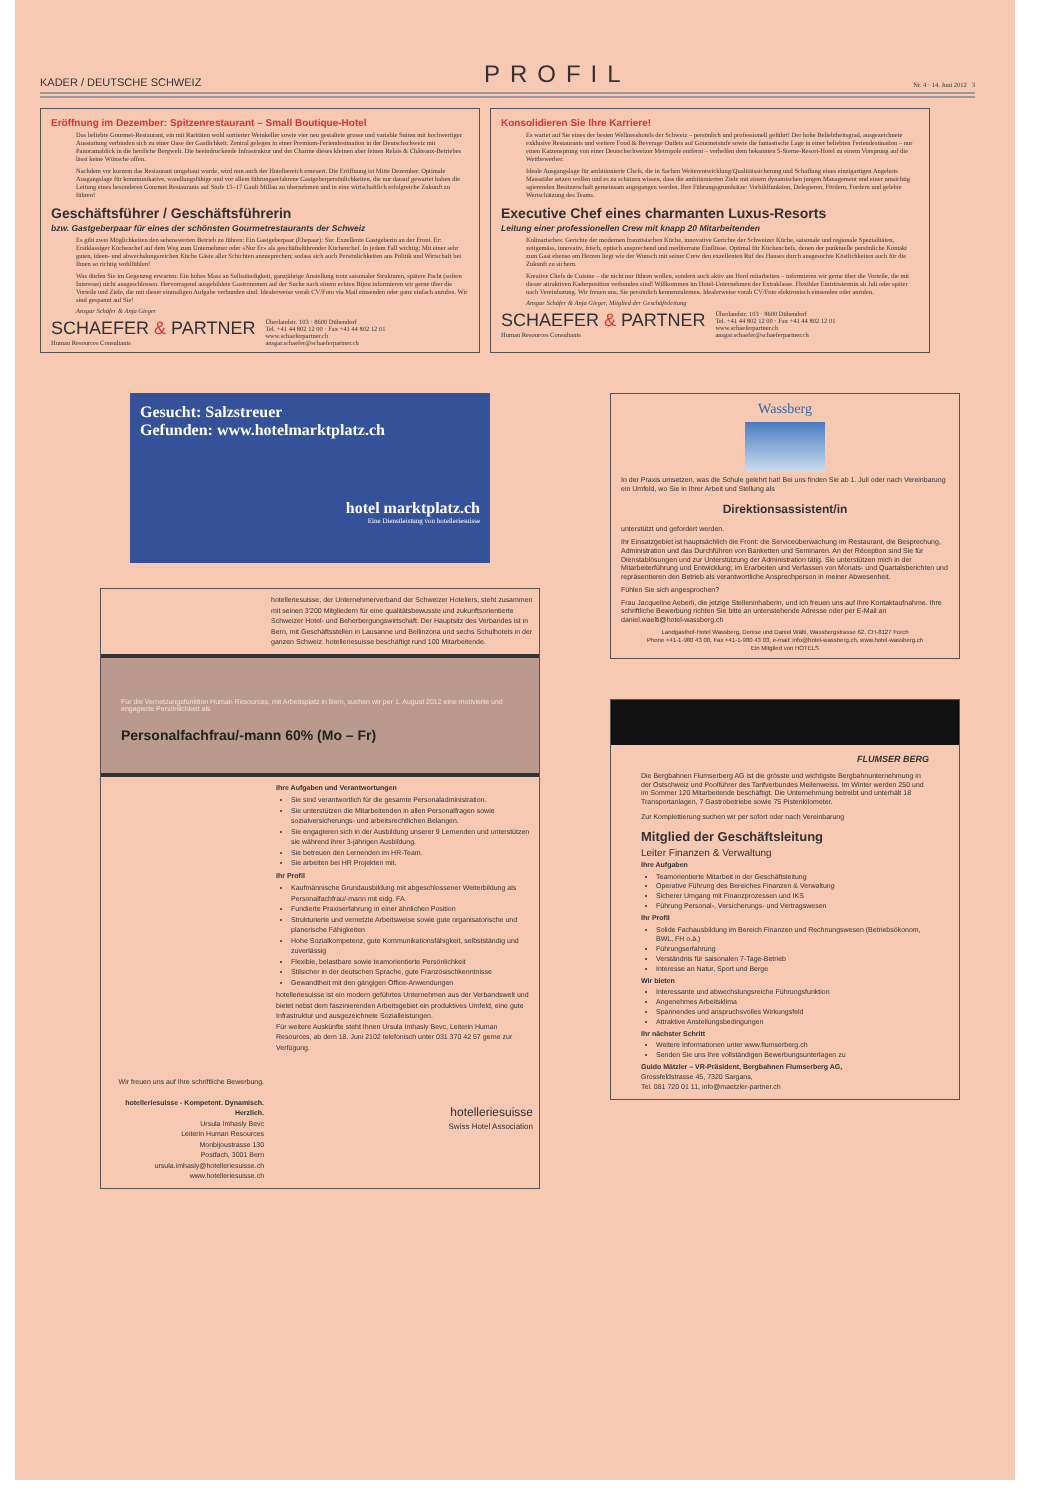KADER / DEUTSCHE SCHWEIZ PROFIL Nr. 4 · 14. Juni 2012 3
Eröffnung im Dezember: Spitzenrestaurant – Small Boutique-Hotel
Das beliebte Gourmet-Restaurant, ein mit Raritäten wohl sortierter Weinkeller sowie vier neu gestaltete grosse und variable Suiten mit hochwertiger Ausstattung verbinden sich zu einer Oase der Gastlichkeit. Zentral gelegen in einer Premium-Feriendestination in der Deutschschweiz mit Panoramablick in die herrliche Bergwelt. Die beeindruckende Infrastruktur und der Charme dieses kleinen aber feinen Relais & Châteaux-Betriebes lässt keine Wünsche offen.
Nachdem vor kurzem das Restaurant umgebaut wurde, wird nun auch der Hotelbereich erneuert. Die Eröffnung ist Mitte Dezember. Optimale Ausgangslage für kommunikative, wandlungsfähige und vor allem führungserfahrene Gastgeberpersönlichkeiten, die nur darauf gewartet haben die Leitung eines besonderen Gourmet Restaurants auf Stufe 15–17 Gault Millau zu übernehmen und in eine wirtschaftlich erfolgreiche Zukunft zu führen!
Geschäftsführer / Geschäftsführerin
bzw. Gastgeberpaar für eines der schönsten Gourmetrestaurants der Schweiz
Es gibt zwei Möglichkeiten den sehenswerten Betrieb zu führen: Ein Gastgeberpaar (Ehepaar): Sie: Exzellente Gastgeberin an der Front. Er: Erstklassiger Küchenchef auf dem Weg zum Unternehmer oder «Nur Er» als geschäftsführender Küchenchef. In jedem Fall wichtig: Mit einer sehr guten, ideen- und abwechslungsreichen Küche Gäste aller Schichten anzusprechen; sodass sich auch Persönlichkeiten aus Politik und Wirtschaft bei Ihnen so richtig wohlfühlen!
Was dürfen Sie im Gegenzug erwarten: Ein hohes Mass an Selbständigkeit, ganzjährige Anstellung trotz saisonaler Strukturen, spätere Pacht (sofern Interesse) nicht ausgeschlossen. Hervorragend ausgebildete Gastronomen auf der Suche nach einem echten Bijou informieren wir gerne über die Vorteile und Ziele, die mit dieser einmaligen Aufgabe verbunden sind. Idealerweise vorab CV/Foto via Mail einsenden oder ganz einfach anrufen. Wir sind gespannt auf Sie!
Ansgar Schäfer & Anja Gieger
SCHAEFER & PARTNER
Human Resources Consultants
Überlandstr. 103 · 8600 Dübendorf
Tel. +41 44 802 12 00 · Fax +41 44 802 12 01
www.schaeferpartner.ch
ansgar.schaefer@schaeferpartner.ch
Konsolidieren Sie Ihre Karriere!
Es wartet auf Sie eines der besten Wellnesshotels der Schweiz – persönlich und professionell geführt! Der hohe Beliebtheitsgrad, ausgezeichnete exklusive Restaurants und weitere Food & Beverage Outlets auf Gourmetstufe sowie die fantastische Lage in einer beliebten Feriendestination – nur einen Katzensprung von einer Deutschschweizer Metropole entfernt – verhelfen dem bekannten 5-Sterne-Resort-Hotel zu einem Vorsprung auf die Wettbewerber.
Ideale Ausgangslage für ambitionierte Chefs, die in Sachen Weiterentwicklung/Qualitätssicherung und Schaffung eines einzigartigen Angebots Massstäbe setzen wollen und es zu schätzen wissen, dass die ambitionierten Ziele mit einem dynamischen jungen Management und einer umsichtig agierenden Besitzerschaft gemeinsam angegangen werden. Ihre Führungsgrundsätze: Vorbildfunktion, Delegieren, Fördern, Fordern und gelebte Wertschätzung des Teams.
Executive Chef eines charmanten Luxus-Resorts
Leitung einer professionellen Crew mit knapp 20 Mitarbeitenden
Kulinarisches: Gerichte der modernen französischen Küche, innovative Gerichte der Schweizer Küche, saisonale und regionale Spezialitäten, zeitgemäss, innovativ, frisch, optisch ansprechend und mediterrane Einflüsse. Optimal für Küchenchefs, denen der punktuelle persönliche Kontakt zum Gast ebenso am Herzen liegt wie der Wunsch mit seiner Crew den exzellenten Ruf des Hauses durch ausgesuchte Köstlichkeiten auch für die Zukunft zu sichern.
Kreative Chefs de Cuisine – die nicht nur führen wollen, sondern auch aktiv am Herd mitarbeiten – informieren wir gerne über die Vorteile, die mit dieser attraktiven Kaderposition verbunden sind! Willkommen im Hotel-Unternehmen der Extraklasse. Flexibler Eintrittstermin ab Juli oder später nach Vereinbarung. Wir freuen uns, Sie persönlich kennenzulernen. Idealerweise vorab CV/Foto elektronisch einsenden oder anrufen.
Ansgar Schäfer & Anja Gieger, Mitglied der Geschäftsleitung
SCHAEFER & PARTNER
Human Resources Consultants
Überlandstr. 103 · 8600 Dübendorf
Tel. +41 44 802 12 00 · Fax +41 44 802 12 01
www.schaeferpartner.ch
ansgar.schaefer@schaeferpartner.ch
Gesucht: Salzstreuer
Gefunden: www.hotelmarktplatz.ch
hotel marktplatz.ch
Eine Dienstleistung von hotelleriesuisse
hotelleriesuisse, der Unternehmerverband der Schweizer Hoteliers, steht zusammen mit seinen 3'200 Mitgliedern für eine qualitätsbewusste und zukunftsorientierte Schweizer Hotel- und Beherbergungswirtschaft. Der Hauptsitz des Verbandes ist in Bern, mit Geschäftsstellen in Lausanne und Bellinzona und sechs Schulhotels in der ganzen Schweiz. hotelleriesuisse beschäftigt rund 100 Mitarbeitende.
Für die Vernetzungsfunktion Human Resources, mit Arbeitsplatz in Bern, suchen wir per 1. August 2012 eine motivierte und engagierte Persönlichkeit als
Personalfachfrau/-mann 60% (Mo – Fr)
Wir freuen uns auf Ihre schriftliche Bewerbung.
hotelleriesuisse - Kompetent. Dynamisch. Herzlich.
Ursula Imhasly Bevc
Leiterin Human Resources
Monbijoustrasse 130
Postfach, 3001 Bern
ursula.imhasly@hotelleriesuisse.ch
www.hotelleriesuisse.ch
Ihre Aufgaben und Verantwortungen
Sie sind verantwortlich für die gesamte Personaladministration.
Sie unterstützen die Mitarbeitenden in allen Personalfragen sowie sozialversicherungs- und arbeitsrechtlichen Belangen.
Sie engagieren sich in der Ausbildung unserer 9 Lernenden und unterstützen sie während ihrer 3-jährigen Ausbildung.
Sie betreuen den Lernenden im HR-Team.
Sie arbeiten bei HR Projekten mit.
Ihr Profil
Kaufmännische Grundausbildung mit abgeschlossener Weiterbildung als Personalfachfrau/-mann mit eidg. FA
Fundierte Praxiserfahrung in einer ähnlichen Position
Strukturierte und vernetzte Arbeitsweise sowie gute organisatorische und planerische Fähigkeiten
Hohe Sozialkompetenz, gute Kommunikationsfähigkeit, selbstständig und zuverlässig
Flexible, belastbare sowie teamorientierte Persönlichkeit
Stilsicher in der deutschen Sprache, gute Französischkenntnisse
Gewandtheit mit den gängigen Office-Anwendungen
hotelleriesuisse ist ein modern geführtes Unternehmen aus der Verbandswelt und bietet nebst dem faszinierenden Arbeitsgebiet ein produktives Umfeld, eine gute Infrastruktur und ausgezeichnete Sozialleistungen.
Für weitere Auskünfte steht Ihnen Ursula Imhasly Bevc, Leiterin Human Resources, ab dem 18. Juni 2102 telefonisch unter 031 370 42 57 gerne zur Verfügung.
hotelleriesuisse
Swiss Hotel Association
Wassberg
In der Praxis umsetzen, was die Schule gelehrt hat! Bei uns finden Sie ab 1. Juli oder nach Vereinbarung ein Umfeld, wo Sie in Ihrer Arbeit und Stellung als
Direktionsassistent/in
unterstützt und gefordert werden.
Ihr Einsatzgebiet ist hauptsächlich die Front: die Serviceüberwachung im Restaurant, die Besprechung, Administration und das Durchführen von Banketten und Seminaren. An der Réception sind Sie für Dienstablösungen und zur Unterstützung der Administration tätig. Sie unterstützen mich in der Mitarbeiterführung und Entwicklung; im Erarbeiten und Verfassen von Monats- und Quartalsberichten und repräsentieren den Betrieb als verantwortliche Ansprechperson in meiner Abwesenheit.
Fühlen Sie sich angesprochen?
Frau Jacqueline Aeberli, die jetzige Stelleninhaberin, und ich freuen uns auf Ihre Kontaktaufnahme. Ihre schriftliche Bewerbung richten Sie bitte an untenstehende Adresse oder per E-Mail an daniel.waelti@hotel-wassberg.ch
Landgasthof-Hotel Wassberg, Denise und Daniel Wälti, Wassbergstrasse 62, CH-8127 Forch
Phone +41-1-980 43 00, Fax +41-1-980 43 03, e-mail: info@hotel-wassberg.ch, www.hotel-wassberg.ch
Ein Mitglied von HOTELS
FLUMSER BERG
Die Bergbahnen Flumserberg AG ist die grösste und wichtigste Bergbahnunternehmung in der Ostschweiz und Poolführer des Tarifverbundes Meilenweiss. Im Winter werden 250 und im Sommer 120 Mitarbeitende beschäftigt. Die Unternehmung betreibt und unterhält 18 Transportanlagen, 7 Gastrobetriebe sowie 75 Pistenkilometer.
Zur Komplettierung suchen wir per sofort oder nach Vereinbarung
Mitglied der Geschäftsleitung
Leiter Finanzen & Verwaltung
Ihre Aufgaben
Teamorientierte Mitarbeit in der Geschäftsleitung
Operative Führung des Bereiches Finanzen & Verwaltung
Sicherer Umgang mit Finanzprozessen und IKS
Führung Personal-, Versicherungs- und Vertragswesen
Ihr Profil
Solide Fachausbildung im Bereich Finanzen und Rechnungswesen (Betriebsökonom, BWL, FH o.ä.)
Führungserfahrung
Verständnis für saisonalen 7-Tage-Betrieb
Interesse an Natur, Sport und Berge
Wir bieten
Interessante und abwechslungsreiche Führungsfunktion
Angenehmes Arbeitsklima
Spannendes und anspruchsvolles Wirkungsfeld
Attraktive Anstellungsbedingungen
Ihr nächster Schritt
Weitere Informationen unter www.flumserberg.ch
Senden Sie uns Ihre vollständigen Bewerbungsunterlagen zu
Guido Mätzler – VR-Präsident, Bergbahnen Flumserberg AG,
Grossfeldstrasse 45, 7320 Sargans,
Tel. 081 720 01 11, info@maetzler-partner.ch